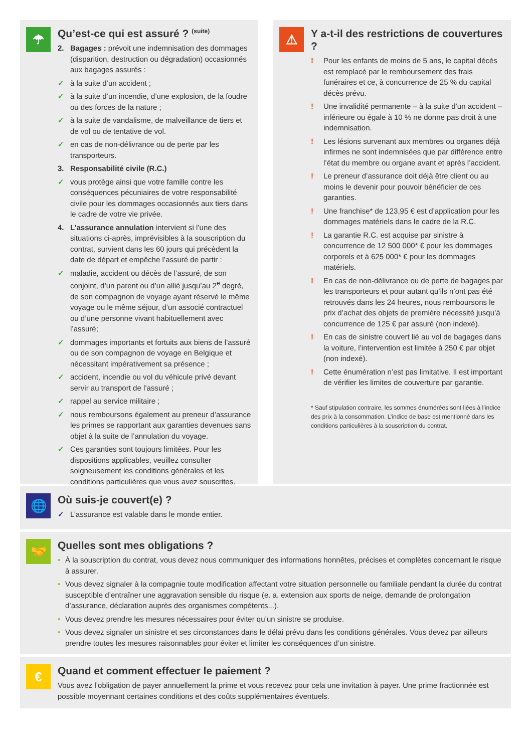☂
Qu’est-ce qui est assuré ? <sup>(suite)</sup>
2. Bagages : prévoit une indemnisation des dommages (disparition, destruction ou dégradation) occasionnés aux bagages assurés :
✓ à la suite d’un accident ;
✓ à la suite d’un incendie, d’une explosion, de la foudre ou des forces de la nature ;
✓ à la suite de vandalisme, de malveillance de tiers et de vol ou de tentative de vol.
✓ en cas de non-délivrance ou de perte par les transporteurs.
3. Responsabilité civile (R.C.)
✓ vous protège ainsi que votre famille contre les conséquences pécuniaires de votre responsabilité civile pour les dommages occasionnés aux tiers dans le cadre de votre vie privée.
4. L’assurance annulation intervient si l’une des situations ci-après, imprévisibles à la souscription du contrat, survient dans les 60 jours qui précèdent la date de départ et empêche l’assuré de partir :
✓ maladie, accident ou décès de l’assuré, de son conjoint, d’un parent ou d’un allié jusqu’au 2<sup>e</sup> degré, de son compagnon de voyage ayant réservé le même voyage ou le même séjour, d’un associé contractuel ou d’une personne vivant habituellement avec l’assuré;
✓ dommages importants et fortuits aux biens de l’assuré ou de son compagnon de voyage en Belgique et nécessitant impérativement sa présence ;
✓ accident, incendie ou vol du véhicule privé devant servir au transport de l’assuré ;
✓ rappel au service militaire ;
✓ nous remboursons également au preneur d’assurance les primes se rapportant aux garanties devenues sans objet à la suite de l’annulation du voyage.
✓ Ces garanties sont toujours limitées. Pour les dispositions applicables, veuillez consulter soigneusement les conditions générales et les conditions particulières que vous avez souscrites.
⚠
Y a-t-il des restrictions de couvertures ?
! Pour les enfants de moins de 5 ans, le capital décès est remplacé par le remboursement des frais funéraires et ce, à concurrence de 25 % du capital décès prévu.
! Une invalidité permanente – à la suite d’un accident – inférieure ou égale à 10 % ne donne pas droit à une indemnisation.
! Les lésions survenant aux membres ou organes déjà infirmes ne sont indemnisées que par différence entre l’état du membre ou organe avant et après l’accident.
! Le preneur d’assurance doit déjà être client ou au moins le devenir pour pouvoir bénéficier de ces garanties.
! Une franchise* de 123,95 € est d’application pour les dommages matériels dans le cadre de la R.C.
! La garantie R.C. est acquise par sinistre à concurrence de 12 500 000* € pour les dommages corporels et à 625 000* € pour les dommages matériels.
! En cas de non-délivrance ou de perte de bagages par les transporteurs et pour autant qu’ils n’ont pas été retrouvés dans les 24 heures, nous remboursons le prix d’achat des objets de première nécessité jusqu’à concurrence de 125 € par assuré (non indexé).
! En cas de sinistre couvert lié au vol de bagages dans la voiture, l’intervention est limitée à 250 € par objet (non indexé).
! Cette énumération n’est pas limitative. Il est important de vérifier les limites de couverture par garantie.
* Sauf stipulation contraire, les sommes énumérées sont liées à l’indice des prix à la consommation. L’indice de base est mentionné dans les conditions particulières à la souscription du contrat.
🌐
Où suis-je couvert(e) ?
✓ L’assurance est valable dans le monde entier.
🤝
Quelles sont mes obligations ?
• À la souscription du contrat, vous devez nous communiquer des informations honnêtes, précises et complètes concernant le risque à assurer.
• Vous devez signaler à la compagnie toute modification affectant votre situation personnelle ou familiale pendant la durée du contrat susceptible d’entraîner une aggravation sensible du risque (e. a. extension aux sports de neige, demande de prolongation d’assurance, déclaration auprès des organismes compétents...).
• Vous devez prendre les mesures nécessaires pour éviter qu’un sinistre se produise.
• Vous devez signaler un sinistre et ses circonstances dans le délai prévu dans les conditions générales. Vous devez par ailleurs prendre toutes les mesures raisonnables pour éviter et limiter les conséquences d’un sinistre.
€
Quand et comment effectuer le paiement ?
Vous avez l’obligation de payer annuellement la prime et vous recevez pour cela une invitation à payer. Une prime fractionnée est possible moyennant certaines conditions et des coûts supplémentaires éventuels.